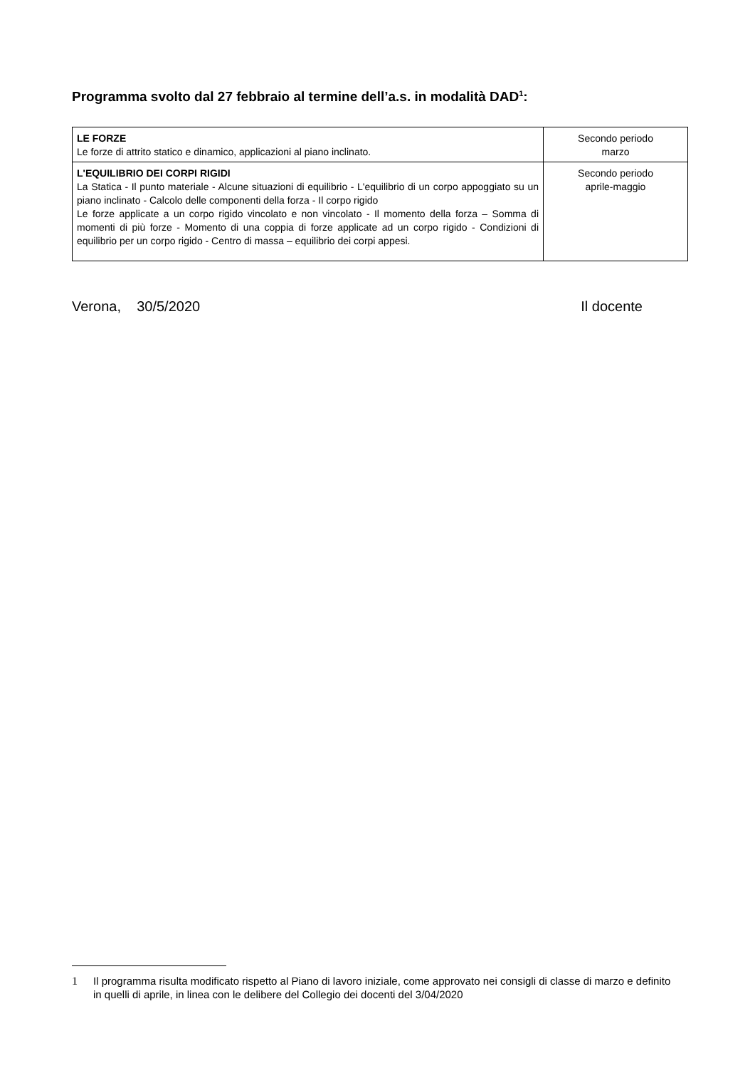Programma svolto dal 27 febbraio al termine dell’a.s. in modalità DAD<sup>1</sup>:
| LE FORZE Le forze di attrito statico e dinamico, applicazioni al piano inclinato. | Secondo periodo marzo |
| L'EQUILIBRIO DEI CORPI RIGIDI La Statica - Il punto materiale - Alcune situazioni di equilibrio - L'equilibrio di un corpo appoggiato su un piano inclinato - Calcolo delle componenti della forza - Il corpo rigido Le forze applicate a un corpo rigido vincolato e non vincolato - Il momento della forza – Somma di momenti di più forze - Momento di una coppia di forze applicate ad un corpo rigido - Condizioni di equilibrio per un corpo rigido - Centro di massa – equilibrio dei corpi appesi. | Secondo periodo aprile-maggio |
Verona, 30/5/2020 Il docente
1 Il programma risulta modificato rispetto al Piano di lavoro iniziale, come approvato nei consigli di classe di marzo e definito in quelli di aprile, in linea con le delibere del Collegio dei docenti del 3/04/2020